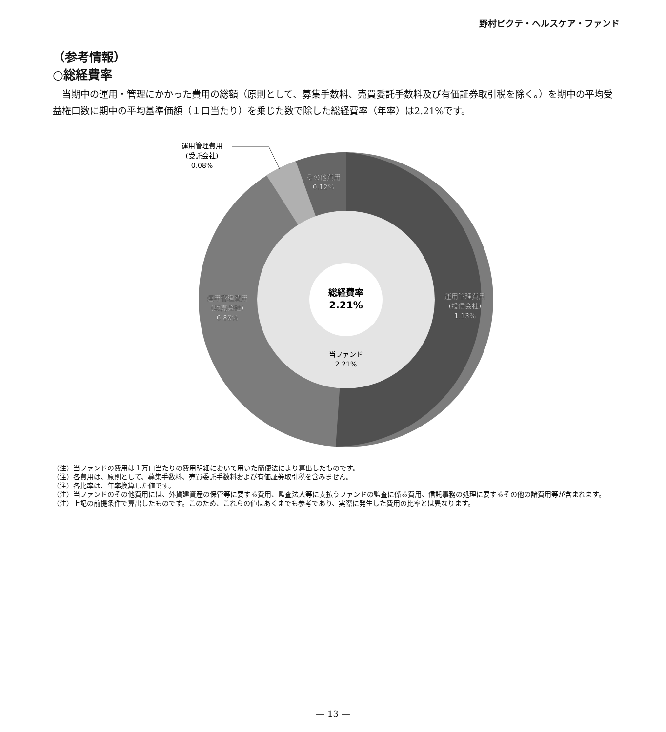野村ピクテ・ヘルスケア・ファンド
（参考情報）
○総経費率
当期中の運用・管理にかかった費用の総額（原則として、募集手数料、売買委託手数料及び有価証券取引税を除く。）を期中の平均受益権口数に期中の平均基準価額（１口当たり）を乗じた数で除した総経費率（年率）は2.21%です。
総経費率
2.21%
当ファンド
2.21%
運用管理費用
(投信会社)
1.13%
運用管理費用
(販売会社)
0.88%
その他費用
0.12%
運用管理費用
(受託会社)
0.08%
（注）当ファンドの費用は１万口当たりの費用明細において用いた簡便法により算出したものです。
（注）各費用は、原則として、募集手数料、売買委託手数料および有価証券取引税を含みません。
（注）各比率は、年率換算した値です。
（注）当ファンドのその他費用には、外貨建資産の保管等に要する費用、監査法人等に支払うファンドの監査に係る費用、信託事務の処理に要するその他の諸費用等が含まれます。
（注）上記の前提条件で算出したものです。このため、これらの値はあくまでも参考であり、実際に発生した費用の比率とは異なります。
— 13 —